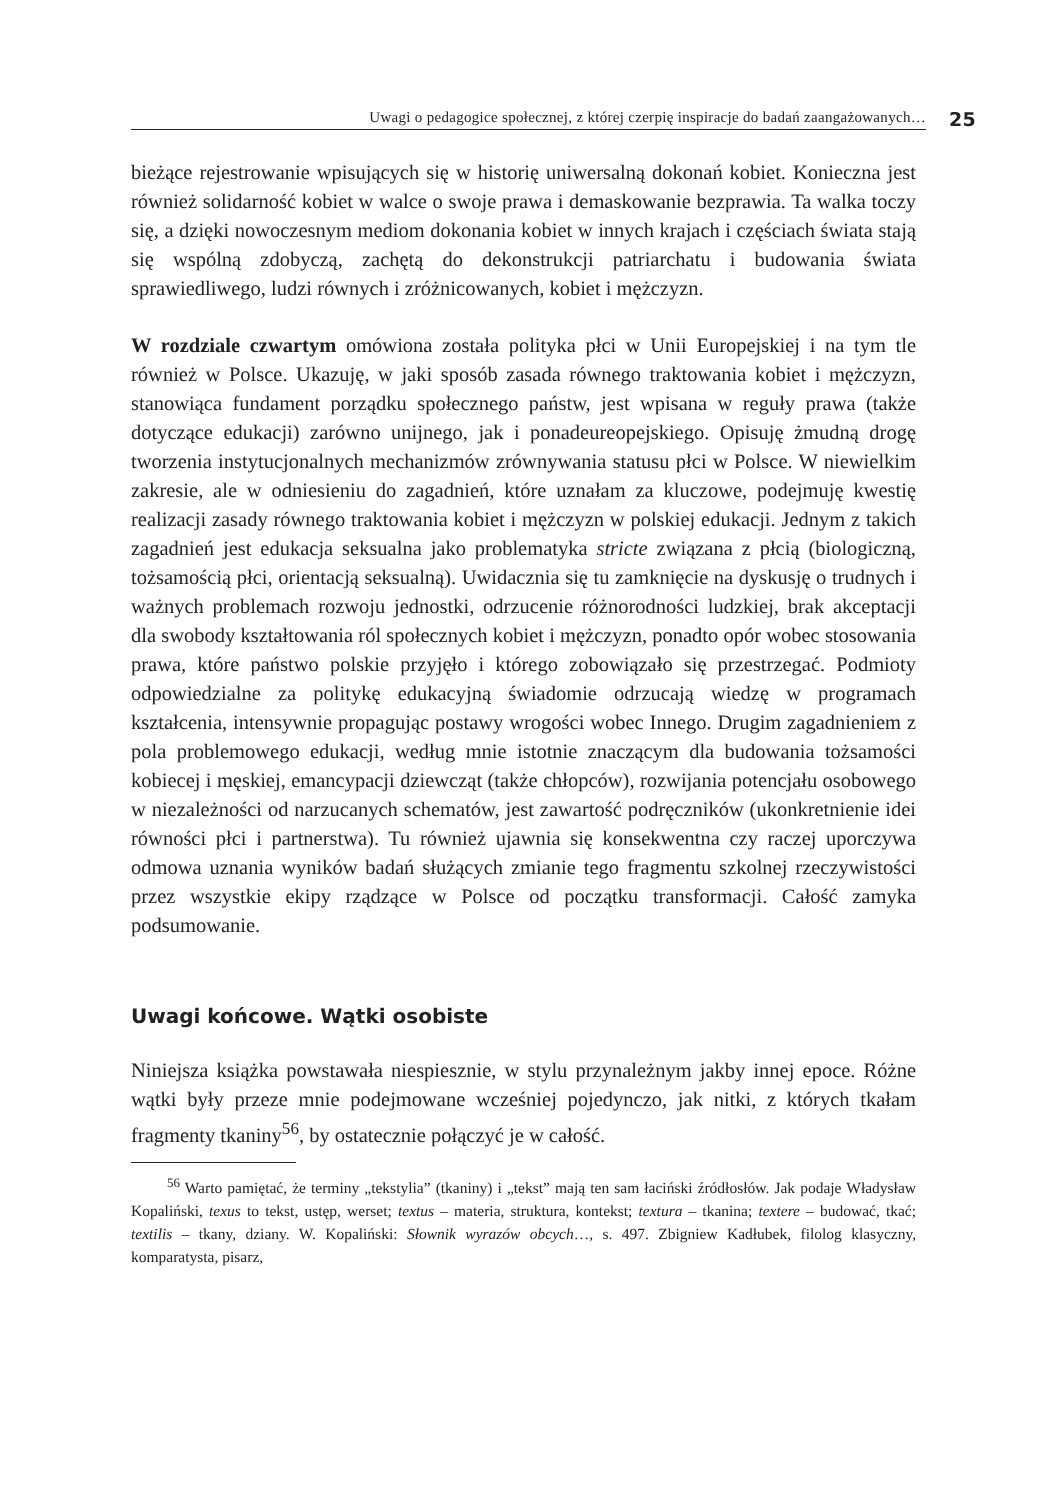Uwagi o pedagogice społecznej, z której czerpię inspiracje do badań zaangażowanych… 25
bieżące rejestrowanie wpisujących się w historię uniwersalną dokonań kobiet. Konieczna jest również solidarność kobiet w walce o swoje prawa i demaskowanie bezprawia. Ta walka toczy się, a dzięki nowoczesnym mediom dokonania kobiet w innych krajach i częściach świata stają się wspólną zdobyczą, zachętą do dekonstrukcji patriarchatu i budowania świata sprawiedliwego, ludzi równych i zróżnicowanych, kobiet i mężczyzn.
W rozdziale czwartym omówiona została polityka płci w Unii Europejskiej i na tym tle również w Polsce. Ukazuję, w jaki sposób zasada równego traktowania kobiet i mężczyzn, stanowiąca fundament porządku społecznego państw, jest wpisana w reguły prawa (także dotyczące edukacji) zarówno unijnego, jak i ponadeureopejskiego. Opisuję żmudną drogę tworzenia instytucjonalnych mechanizmów zrównywania statusu płci w Polsce. W niewielkim zakresie, ale w odniesieniu do zagadnień, które uznałam za kluczowe, podejmuję kwestię realizacji zasady równego traktowania kobiet i mężczyzn w polskiej edukacji. Jednym z takich zagadnień jest edukacja seksualna jako problematyka stricte związana z płcią (biologiczną, tożsamością płci, orientacją seksualną). Uwidacznia się tu zamknięcie na dyskusję o trudnych i ważnych problemach rozwoju jednostki, odrzucenie różnorodności ludzkiej, brak akceptacji dla swobody kształtowania ról społecznych kobiet i mężczyzn, ponadto opór wobec stosowania prawa, które państwo polskie przyjęło i którego zobowiązało się przestrzegać. Podmioty odpowiedzialne za politykę edukacyjną świadomie odrzucają wiedzę w programach kształcenia, intensywnie propagując postawy wrogości wobec Innego. Drugim zagadnieniem z pola problemowego edukacji, według mnie istotnie znaczącym dla budowania tożsamości kobiecej i męskiej, emancypacji dziewcząt (także chłopców), rozwijania potencjału osobowego w niezależności od narzucanych schematów, jest zawartość podręczników (ukonkretnienie idei równości płci i partnerstwa). Tu również ujawnia się konsekwentna czy raczej uporczywa odmowa uznania wyników badań służących zmianie tego fragmentu szkolnej rzeczywistości przez wszystkie ekipy rządzące w Polsce od początku transformacji. Całość zamyka podsumowanie.
Uwagi końcowe. Wątki osobiste
Niniejsza książka powstawała niespiesznie, w stylu przynależnym jakby innej epoce. Różne wątki były przeze mnie podejmowane wcześniej pojedynczo, jak nitki, z których tkałam fragmenty tkaniny<sup>56</sup>, by ostatecznie połączyć je w całość.
<sup>56</sup> Warto pamiętać, że terminy „tekstylia” (tkaniny) i „tekst” mają ten sam łaciński źródłosłów. Jak podaje Władysław Kopaliński, texus to tekst, ustęp, werset; textus – materia, struktura, kontekst; textura – tkanina; textere – budować, tkać; textilis – tkany, dziany. W. Kopaliński: Słownik wyrazów obcych…, s. 497. Zbigniew Kadłubek, filolog klasyczny, komparatysta, pisarz,